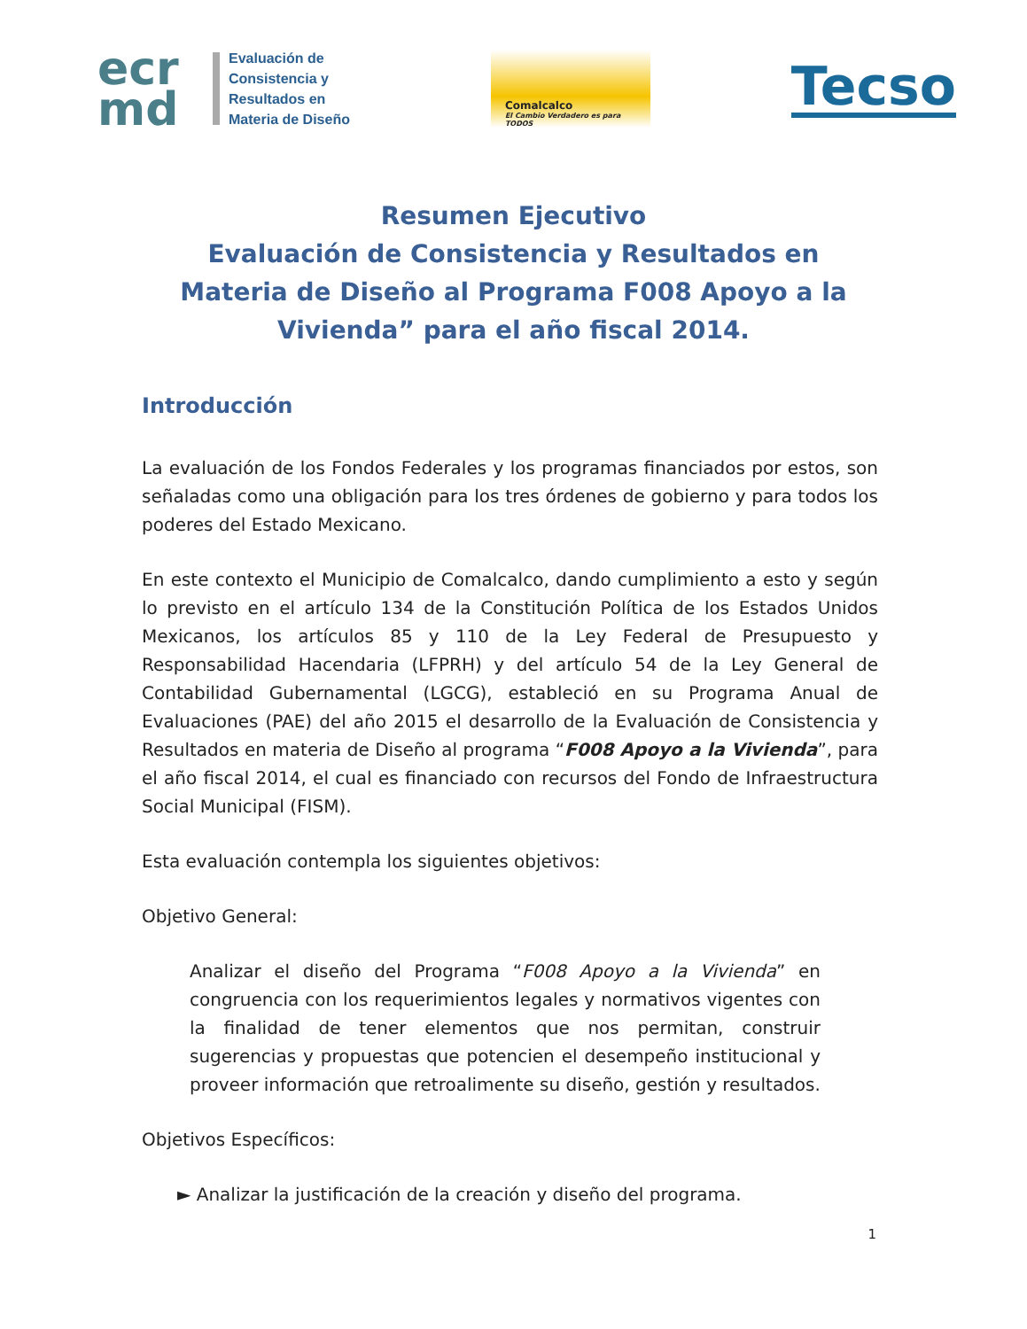ecr
md
Evaluación de
Consistencia y
Resultados en
Materia de Diseño
Comalcalco
El Cambio Verdadero es para TODOS
Tecso
Resumen Ejecutivo
Evaluación de Consistencia y Resultados en Materia de Diseño al Programa F008 Apoyo a la Vivienda” para el año fiscal 2014.
Introducción
La evaluación de los Fondos Federales y los programas financiados por estos, son señaladas como una obligación para los tres órdenes de gobierno y para todos los poderes del Estado Mexicano.
En este contexto el Municipio de Comalcalco, dando cumplimiento a esto y según lo previsto en el artículo 134 de la Constitución Política de los Estados Unidos Mexicanos, los artículos 85 y 110 de la Ley Federal de Presupuesto y Responsabilidad Hacendaria (LFPRH) y del artículo 54 de la Ley General de Contabilidad Gubernamental (LGCG), estableció en su Programa Anual de Evaluaciones (PAE) del año 2015 el desarrollo de la Evaluación de Consistencia y Resultados en materia de Diseño al programa “F008 Apoyo a la Vivienda”, para el año fiscal 2014, el cual es financiado con recursos del Fondo de Infraestructura Social Municipal (FISM).
Esta evaluación contempla los siguientes objetivos:
Objetivo General:
Analizar el diseño del Programa “F008 Apoyo a la Vivienda” en congruencia con los requerimientos legales y normativos vigentes con la finalidad de tener elementos que nos permitan, construir sugerencias y propuestas que potencien el desempeño institucional y proveer información que retroalimente su diseño, gestión y resultados.
Objetivos Específicos:
► Analizar la justificación de la creación y diseño del programa.
1